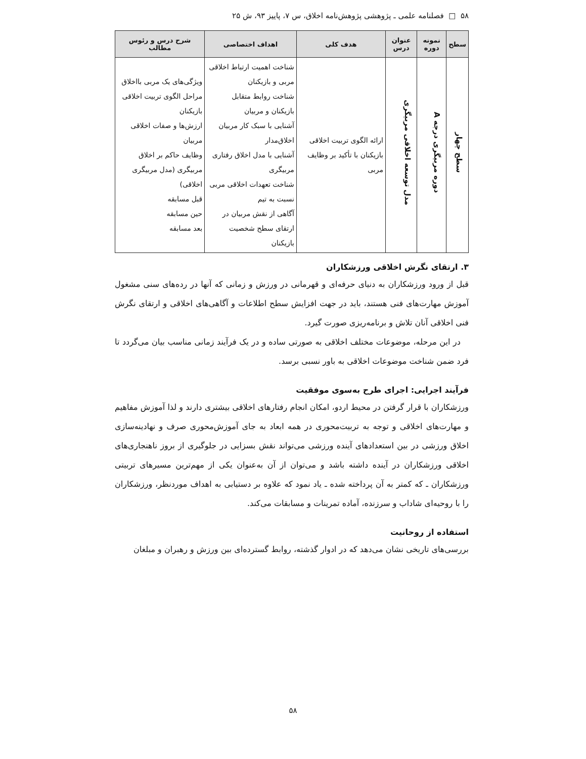۵۸ □ فصلنامه علمی ـ پژوهشی پژوهش‌نامه اخلاق، س ۷، پاییز ۹۳، ش ۲۵
| سطح | نمونه دوره | عنوان درس | هدف کلی | اهداف اختصاصی | شرح درس و رئوس مطالب |
| --- | --- | --- | --- | --- | --- |
| سطح چهار | دوره مربیگری درجه A | مدل توسعه اخلاقی مربیگری | ارائه الگوی تربیت اخلاقی بازیکنان با تأکید بر وظایف مربی | شناخت اهمیت ارتباط اخلاقی مربی و بازیکنان شناخت روابط متقابل بازیکنان و مربیان آشنایی با سبک کار مربیان اخلاق‌مدار آشنایی با مدل اخلاق رفتاری مربیگری شناخت تعهدات اخلاقی مربی نسبت به تیم آگاهی از نقش مربیان در ارتقای سطح شخصیت بازیکنان | ویژگی‌های یک مربی بااخلاق مراحل الگوی تربیت اخلاقی بازیکنان ارزش‌ها و صفات اخلاقی مربیان وظایف حاکم بر اخلاق مربیگری (مدل مربیگری اخلاقی) قبل مسابقه حین مسابقه بعد مسابقه |
۳. ارتقای نگرش اخلاقی ورزشکاران
قبل از ورود ورزشکاران به دنیای حرفه‌ای و قهرمانی در ورزش و زمانی که آنها در رده‌های سنی مشغول آموزش مهارت‌های فنی هستند، باید در جهت افزایش سطح اطلاعات و آگاهی‌های اخلاقی و ارتقای نگرش فنی اخلاقی آنان تلاش و برنامه‌ریزی صورت گیرد.
در این مرحله، موضوعات مختلف اخلاقی به صورتی ساده و در یک فرآیند زمانی مناسب بیان می‌گردد تا فرد ضمن شناخت موضوعات اخلاقی به باور نسبی برسد.
فرآیند اجرایی: اجرای طرح به‌سوی موفقیت
ورزشکاران با قرار گرفتن در محیط اردو، امکان انجام رفتارهای اخلاقی بیشتری دارند و لذا آموزش مفاهیم و مهارت‌های اخلاقی و توجه به تربیت‌محوری در همه ابعاد به جای آموزش‌محوری صرف و نهادینه‌سازی اخلاق ورزشی در بین استعدادهای آینده ورزشی می‌تواند نقش بسزایی در جلوگیری از بروز ناهنجاری‌های اخلاقی ورزشکاران در آینده داشته باشد و می‌توان از آن به‌عنوان یکی از مهم‌ترین مسیرهای تربیتی ورزشکاران ـ که کمتر به آن پرداخته شده ـ یاد نمود که علاوه بر دستیابی به اهداف موردنظر، ورزشکاران را با روحیه‌ای شاداب و سرزنده، آماده تمرینات و مسابقات می‌کند.
استفاده از روحانیت
بررسی‌های تاریخی نشان می‌دهد که در ادوار گذشته، روابط گسترده‌ای بین ورزش و رهبران و مبلغان
۵۸